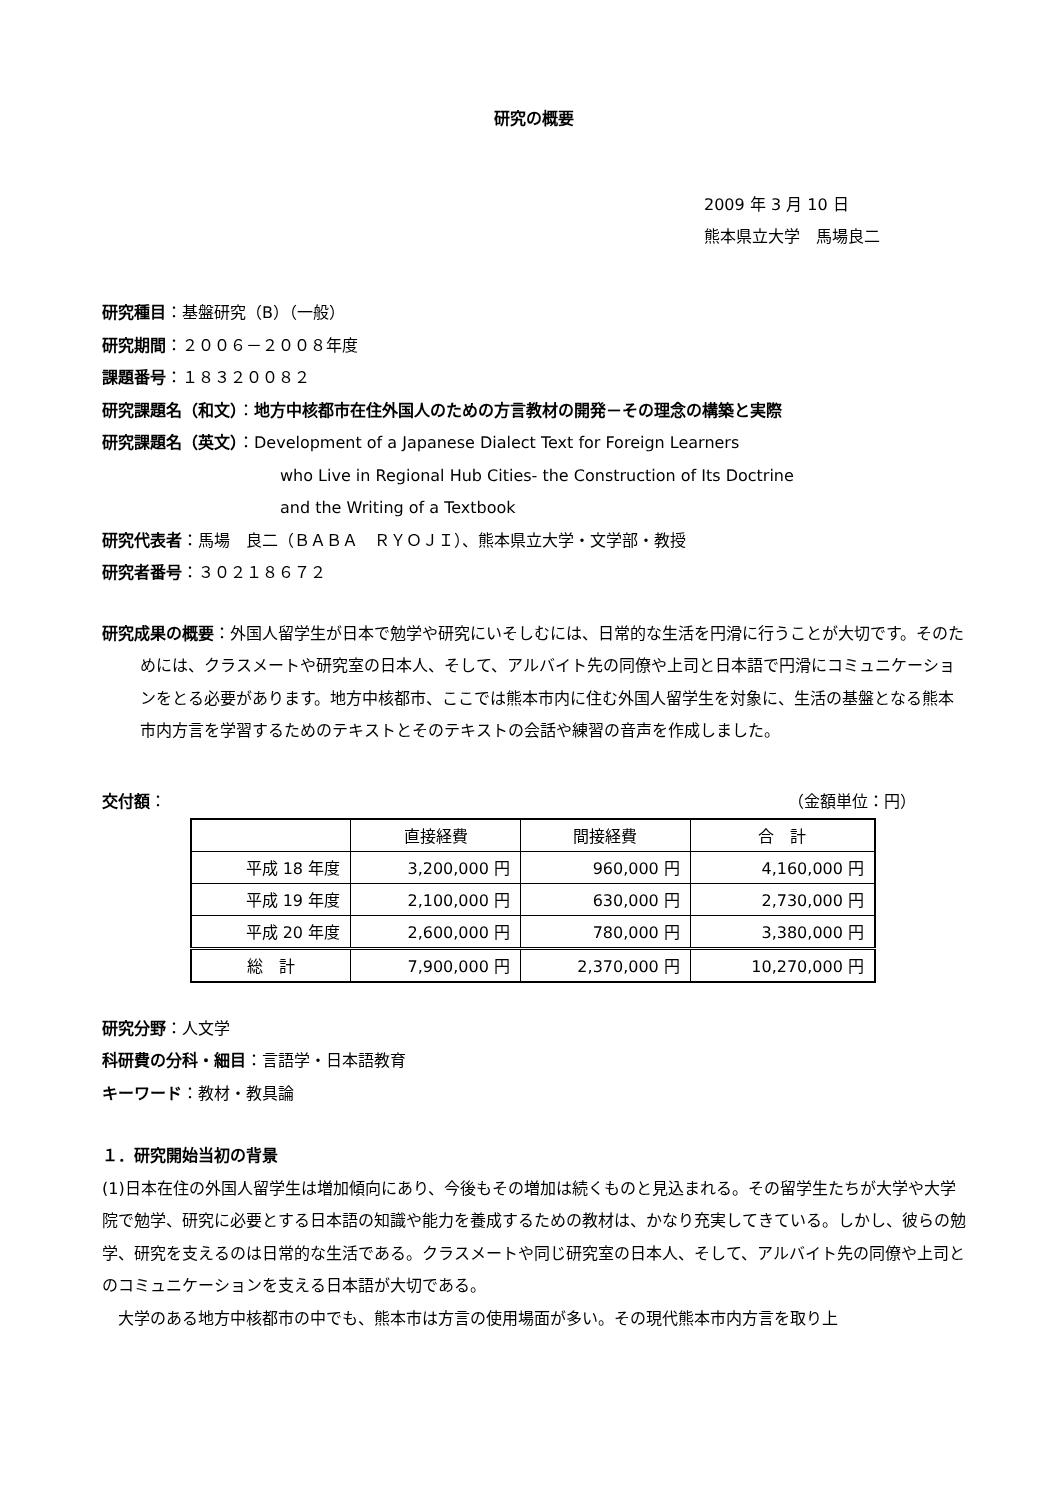研究の概要
2009 年 3 月 10 日
熊本県立大学　馬場良二
研究種目：基盤研究（B）（一般）
研究期間：２００６－２００８年度
課題番号：１８３２００８２
研究課題名（和文）：地方中核都市在住外国人のための方言教材の開発－その理念の構築と実際
研究課題名（英文）：Development of a Japanese Dialect Text for Foreign Learners
who Live in Regional Hub Cities- the Construction of Its Doctrine
and the Writing of a Textbook
研究代表者：馬場　良二（ＢＡＢＡ　ＲＹＯＪＩ）、熊本県立大学・文学部・教授
研究者番号：３０２１８６７２
研究成果の概要：外国人留学生が日本で勉学や研究にいそしむには、日常的な生活を円滑に行うことが大切です。そのためには、クラスメートや研究室の日本人、そして、アルバイト先の同僚や上司と日本語で円滑にコミュニケーションをとる必要があります。地方中核都市、ここでは熊本市内に住む外国人留学生を対象に、生活の基盤となる熊本市内方言を学習するためのテキストとそのテキストの会話や練習の音声を作成しました。
交付額： （金額単位：円）
| | 直接経費 | 間接経費 | 合 計 |
| --- | --- | --- | --- |
| 平成 18 年度 | 3,200,000 円 | 960,000 円 | 4,160,000 円 |
| 平成 19 年度 | 2,100,000 円 | 630,000 円 | 2,730,000 円 |
| 平成 20 年度 | 2,600,000 円 | 780,000 円 | 3,380,000 円 |
| 総 計 | 7,900,000 円 | 2,370,000 円 | 10,270,000 円 |
研究分野：人文学
科研費の分科・細目：言語学・日本語教育
キーワード：教材・教具論
１．研究開始当初の背景
(1)日本在住の外国人留学生は増加傾向にあり、今後もその増加は続くものと見込まれる。その留学生たちが大学や大学院で勉学、研究に必要とする日本語の知識や能力を養成するための教材は、かなり充実してきている。しかし、彼らの勉学、研究を支えるのは日常的な生活である。クラスメートや同じ研究室の日本人、そして、アルバイト先の同僚や上司とのコミュニケーションを支える日本語が大切である。
　大学のある地方中核都市の中でも、熊本市は方言の使用場面が多い。その現代熊本市内方言を取り上